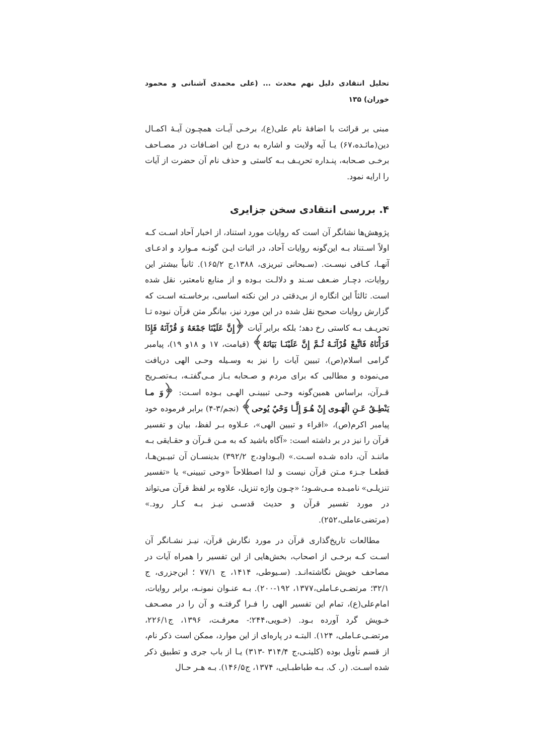تحلیل انتقادی دلیل نهم محدث ... (علی محمدی آشنانی و محمود خوران) ۱۳۵
مبنی بر قرائت با اضافهٔ نام علی(ع)، برخـی آیـات همچـون آیـهٔ اکمـال دین(مائـده،۶۷) یـا آیه ولایت و اشاره به درج این اضـافات در مصـاحف برخـی صـحابه، پنـداره تحریـف بـه کاستی و حذف نام آن حضرت از آیات را ارایه نمود.
۴. بررسی انتقادی سخن جزایری
پژوهش‌ها نشانگر آن است که روایات مورد استناد، از اخبار آحاد اسـت کـه اولاً اسـتناد بـه این‌گونه روایات آحاد، در اثبات ایـن گونـه مـوارد و ادعـای آنهـا، کـافی نیسـت. (سـبحانی تبریزی، ۱۳۸۸،ج ۱۶۵/۲). ثانیاً بیشتر این روایات، دچـار ضـعف سـند و دلالـت بـوده و از منابع نامعتبر، نقل شده است. ثالثاً این انگاره از بی‌دقتی در این نکته اساسی، برخاسـته اسـت که گزارش روایات صحیح نقل شده در این مورد نیز، بیانگر متن قرآن نبوده تـا تحریـف بـه کاستی رخ دهد؛ بلکه برابر آیات ﴿إِنَّ عَلَيْنَا جَمْعَهُ وَ قُرْآنَهُ فَإِذَا قَرَأْنَاهُ فَاتَّبِعْ قُرْآنَـهُ ثُـمَّ إِنَّ عَلَيْنَـا بَيَانَهُ﴾ (قیامت، ۱۷ و ۱۸و ۱۹)، پیامبر گرامی اسلام(ص)، تبیین آیات را نیز به وسـیله وحـی الهی دریافت می‌نموده و مطالبی که برای مردم و صـحابه بـاز مـی‌گفتـه، بـه‌تصـریح قـرآن، براساس همین‌گونه وحـی تبیینـی الهـی بـوده اسـت: ﴿وَ مـا يَنْطِـقُ عَـنِ الْهَـوى إِنْ هُـوَ إِلَّـا وَحْيٌ يُوحى﴾ (نجم/۳-۴) برابر فرموده خود پیامبر اکرم(ص)، «اقراء و تبیین الهی»، عـلاوه بـر لفظ، بیان و تفسیر قرآن را نیز در بر داشته است: «آگاه باشید که به مـن قـرآن و حقـایقی بـه ماننـد آن، داده شـده اسـت.» (ابـوداود،ج ۳۹۲/۲) بدینسـان آن تبیـین‌هـا، قطعـا جـزء مـتن قرآن نیست و لذا اصطلاحاً «وحی تبیینی» یا «تفسیر تنزیلـی» نامیـده مـی‌شـود؛ «چـون واژه تنزیل، علاوه بر لفظ قرآن می‌تواند در مورد تفسیر قرآن و حدیث قدسـی نیـز بـه کـار رود.» (مرتضی‌عاملی،۲۵۲).
مطالعات تاریخ‌گذاری قرآن در مورد نگارش قرآن، نیـز نشـانگر آن اسـت کـه برخـی از اصحاب، بخش‌هایی از این تفسیر را همراه آیات در مصاحف خویش نگاشته‌انـد. (سـیوطی، ۱۴۱۴، ج ۷۷/۱ ؛ ابن‌جزری، ج ۳۲/۱؛ مرتضـی‌عـاملی،۱۳۷۷، ۱۹۲-۲۰۰). بـه عنـوان نمونـه، برابر روایات، امام‌علی(ع)، تمام این تفسیر الهی را فـرا گرفتـه و آن را در مصـحف خـویش گرد آورده بـود. (خـویی،۲۴۴؛- معرفـت، ۱۳۹۶، ج۲۲۶/۱، مرتضـی‌عـاملی، ۱۲۴). البتـه در پاره‌ای از این موارد، ممکن است ذکر نام، از قسم تأویل بوده (کلینـی،ج ۳۱۴/۴ -۳۱۳) یـا از باب جری و تطبیق ذکر شده اسـت. (ر. ک. بـه طباطبـایی، ۱۳۷۴، ج۱۴۶/۵). بـه هـر حـال